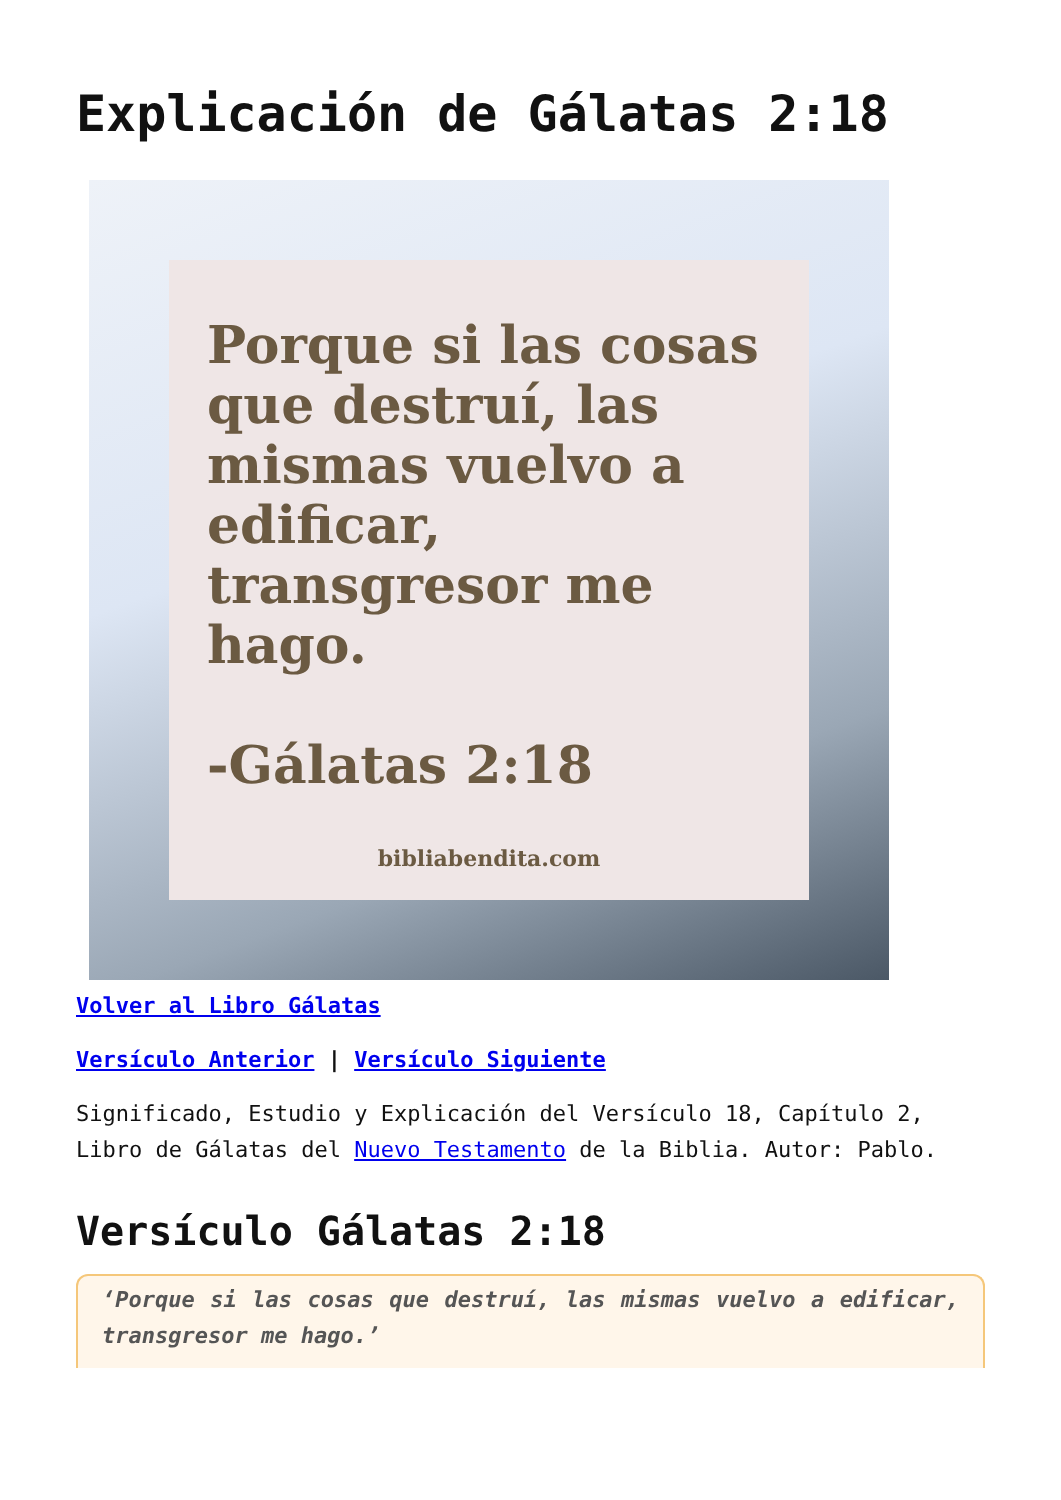Explicación de Gálatas 2:18
Porque si las cosas que destruí, las mismas vuelvo a edificar, transgresor me hago.
-Gálatas 2:18
bibliabendita.com
Volver al Libro Gálatas
Versículo Anterior | Versículo Siguiente
Significado, Estudio y Explicación del Versículo 18, Capítulo 2, Libro de Gálatas del Nuevo Testamento de la Biblia. Autor: Pablo.
Versículo Gálatas 2:18
‘Porque si las cosas que destruí, las mismas vuelvo a edificar, transgresor me hago.’